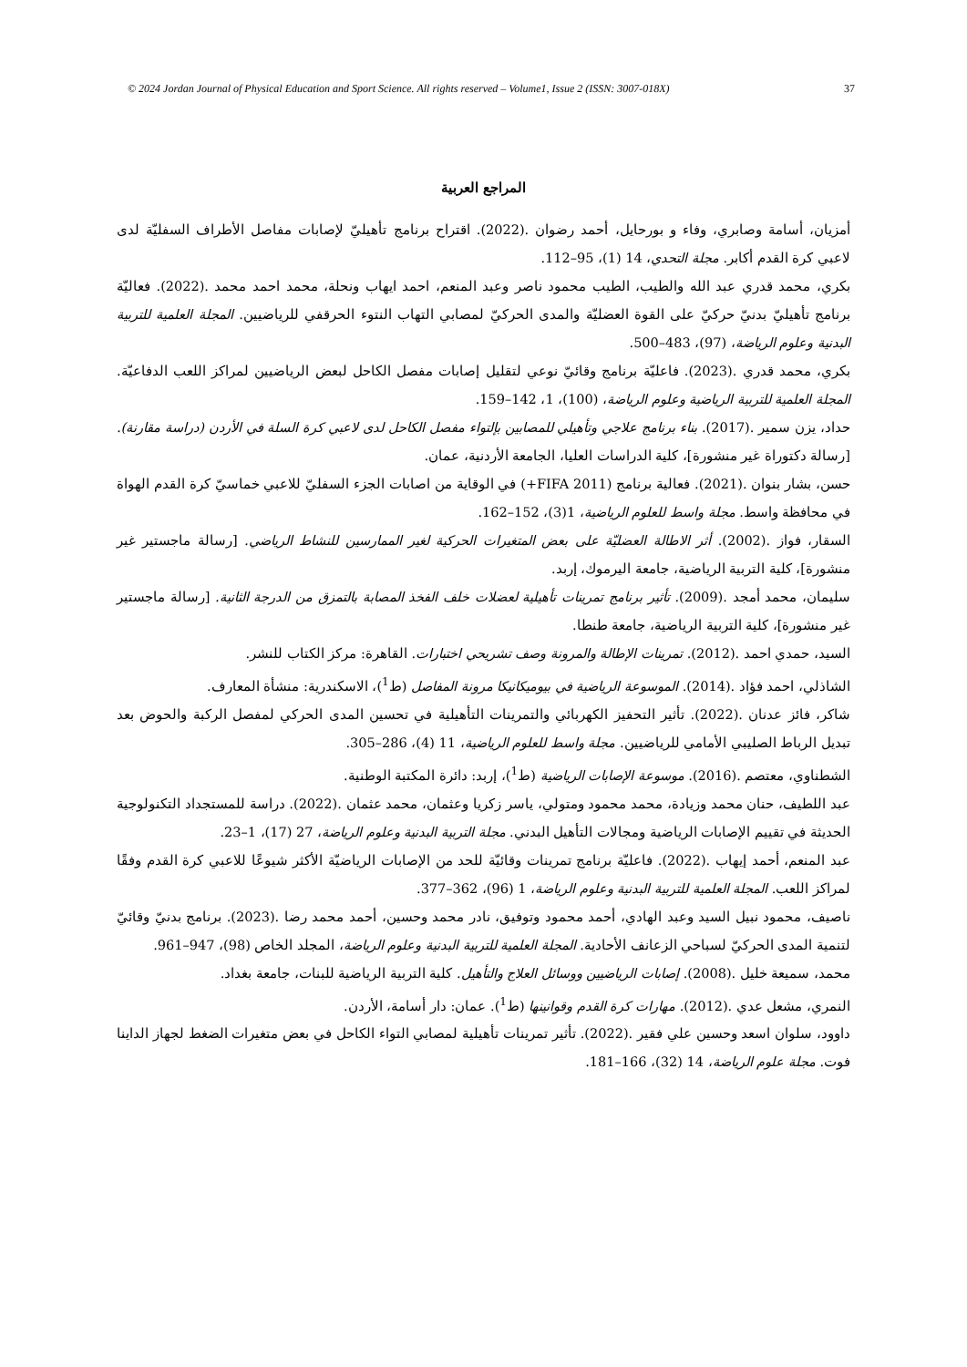© 2024 Jordan Journal of Physical Education and Sport Science. All rights reserved – Volume1, Issue 2 (ISSN: 3007-018X) 37
المراجع العربية
أمزيان، أسامة وصابري، وفاء و بورحايل، أحمد رضوان .(2022). اقتراح برنامج تأهيليّ لإصابات مفاصل الأطراف السفليّة لدى لاعبي كرة القدم أكابر. مجلة التحدي، 14 (1)، 95–112.
بكري، محمد قدري عبد الله والطيب، الطيب محمود ناصر وعبد المنعم، احمد ايهاب ونحلة، محمد احمد محمد .(2022). فعاليّة برنامج تأهيليّ بدنيّ حركيّ على القوة العضليّة والمدى الحركيّ لمصابي التهاب النتوء الحرقفي للرياضيين. المجلة العلمية للتربية البدنية وعلوم الرياضة، (97)، 483–500.
بكري، محمد قدري .(2023). فاعليّة برنامج وقائيّ نوعي لتقليل إصابات مفصل الكاحل لبعض الرياضيين لمراكز اللعب الدفاعيّة. المجلة العلمية للتربية الرياضية وعلوم الرياضة، (100)، 1، 142–159.
حداد، يزن سمير .(2017). بناء برنامج علاجي وتأهيلي للمصابين بإلتواء مفصل الكاحل لدى لاعبي كرة السلة في الأردن (دراسة مقارنة). [رسالة دكتوراة غير منشورة]، كلية الدراسات العليا، الجامعة الأردنية، عمان.
حسن، بشار بنوان .(2021). فعالية برنامج (FIFA 2011+) في الوقاية من اصابات الجزء السفليّ للاعبي خماسيّ كرة القدم الهواة في محافظة واسط. مجلة واسط للعلوم الرياضية، 1(3)، 152–162.
السقار، فواز .(2002). أثر الاطالة العضليّة على بعض المتغيرات الحركية لغير الممارسين للنشاط الرياضي. [رسالة ماجستير غير منشورة]، كلية التربية الرياضية، جامعة اليرموك، إربد.
سليمان، محمد أمجد .(2009). تأثير برنامج تمرينات تأهيلية لعضلات خلف الفخذ المصابة بالتمزق من الدرجة الثانية. [رسالة ماجستير غير منشورة]، كلية التربية الرياضية، جامعة طنطا.
السيد، حمدي احمد .(2012). تمرينات الإطالة والمرونة وصف تشريحي اختبارات. القاهرة: مركز الكتاب للنشر.
الشاذلي، احمد فؤاد .(2014). الموسوعة الرياضية في بيوميكانيكا مرونة المفاصل (ط<sup>1</sup>)، الاسكندرية: منشأة المعارف.
شاكر، فائز عدنان .(2022). تأثير التحفيز الكهربائي والتمرينات التأهيلية في تحسين المدى الحركي لمفصل الركبة والحوض بعد تبديل الرباط الصليبي الأمامي للرياضيين. مجلة واسط للعلوم الرياضية، 11 (4)، 286–305.
الشطناوي، معتصم .(2016). موسوعة الإصابات الرياضية (ط<sup>1</sup>)، إربد: دائرة المكتبة الوطنية.
عبد اللطيف، حنان محمد وزيادة، محمد محمود ومتولي، ياسر زكريا وعثمان، محمد عثمان .(2022). دراسة للمستجداد التكنولوجية الحديثة في تقييم الإصابات الرياضية ومجالات التأهيل البدني. مجلة التربية البدنية وعلوم الرياضة، 27 (17)، 1–23.
عبد المنعم، أحمد إيهاب .(2022). فاعليّة برنامج تمرينات وقائيّة للحد من الإصابات الرياضيّة الأكثر شيوعًا للاعبي كرة القدم وفقًا لمراكز اللعب. المجلة العلمية للتربية البدنية وعلوم الرياضة، 1 (96)، 362–377.
ناصيف، محمود نبيل السيد وعبد الهادي، أحمد محمود وتوفيق، نادر محمد وحسين، أحمد محمد رضا .(2023). برنامج بدنيّ وقائيّ لتنمية المدى الحركيّ لسباحي الزعانف الأحادية. المجلة العلمية للتربية البدنية وعلوم الرياضة، المجلد الخاص (98)، 947–961.
محمد، سميعة خليل .(2008). إصابات الرياضيين ووسائل العلاج والتأهيل. كلية التربية الرياضية للبنات، جامعة بغداد.
النمري، مشعل عدي .(2012). مهارات كرة القدم وقوانينها (ط<sup>1</sup>). عمان: دار أسامة، الأردن.
داوود، سلوان اسعد وحسين علي فقير .(2022). تأثير تمرينات تأهيلية لمصابي التواء الكاحل في بعض متغيرات الضغط لجهاز الداينا فوت. مجلة علوم الرياضة، 14 (32)، 166–181.